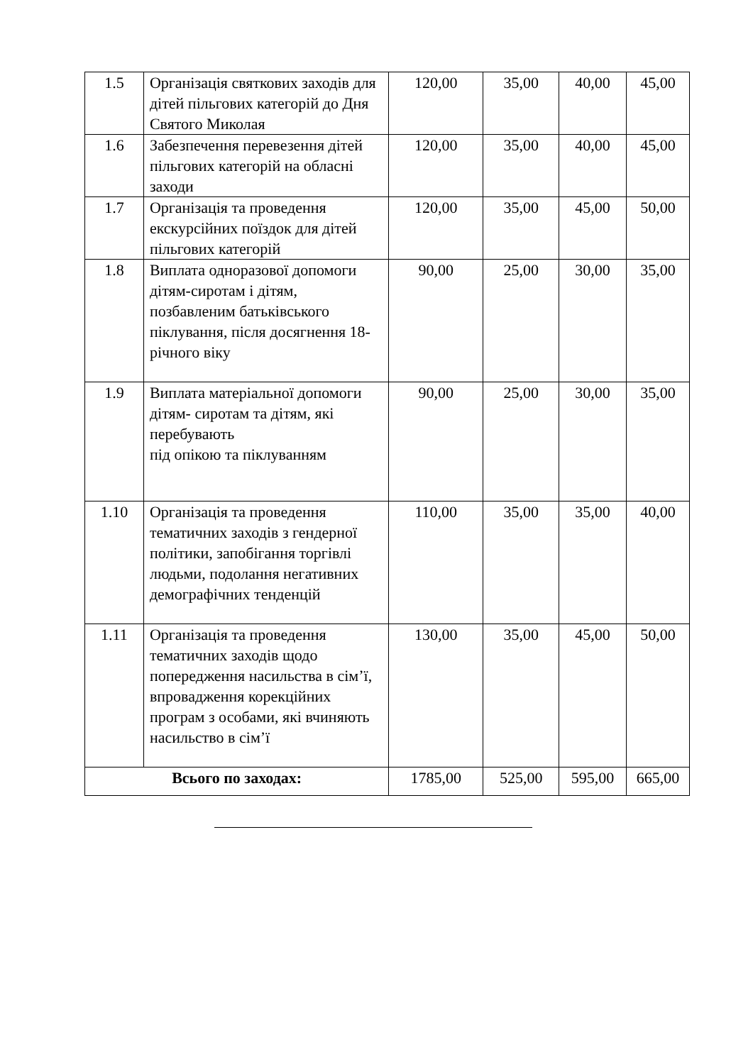| 1.5 | Організація святкових заходів для дітей пільгових категорій до Дня Святого Миколая | 120,00 | 35,00 | 40,00 | 45,00 |
| 1.6 | Забезпечення перевезення дітей пільгових категорій на обласні заходи | 120,00 | 35,00 | 40,00 | 45,00 |
| 1.7 | Організація та проведення екскурсійних поїздок для дітей пільгових категорій | 120,00 | 35,00 | 45,00 | 50,00 |
| 1.8 | Виплата одноразової допомоги дітям-сиротам і дітям, позбавленим батьківського піклування, після досягнення 18-річного віку | 90,00 | 25,00 | 30,00 | 35,00 |
| 1.9 | Виплата матеріальної допомоги дітям- сиротам та дітям, які перебувають під опікою та піклуванням | 90,00 | 25,00 | 30,00 | 35,00 |
| 1.10 | Організація та проведення тематичних заходів з гендерної політики, запобігання торгівлі людьми, подолання негативних демографічних тенденцій | 110,00 | 35,00 | 35,00 | 40,00 |
| 1.11 | Організація та проведення тематичних заходів щодо попередження насильства в сім’ї, впровадження корекційних програм з особами, які вчиняють насильство в сім’ї | 130,00 | 35,00 | 45,00 | 50,00 |
| Всього по заходах: | | 1785,00 | 525,00 | 595,00 | 665,00 |